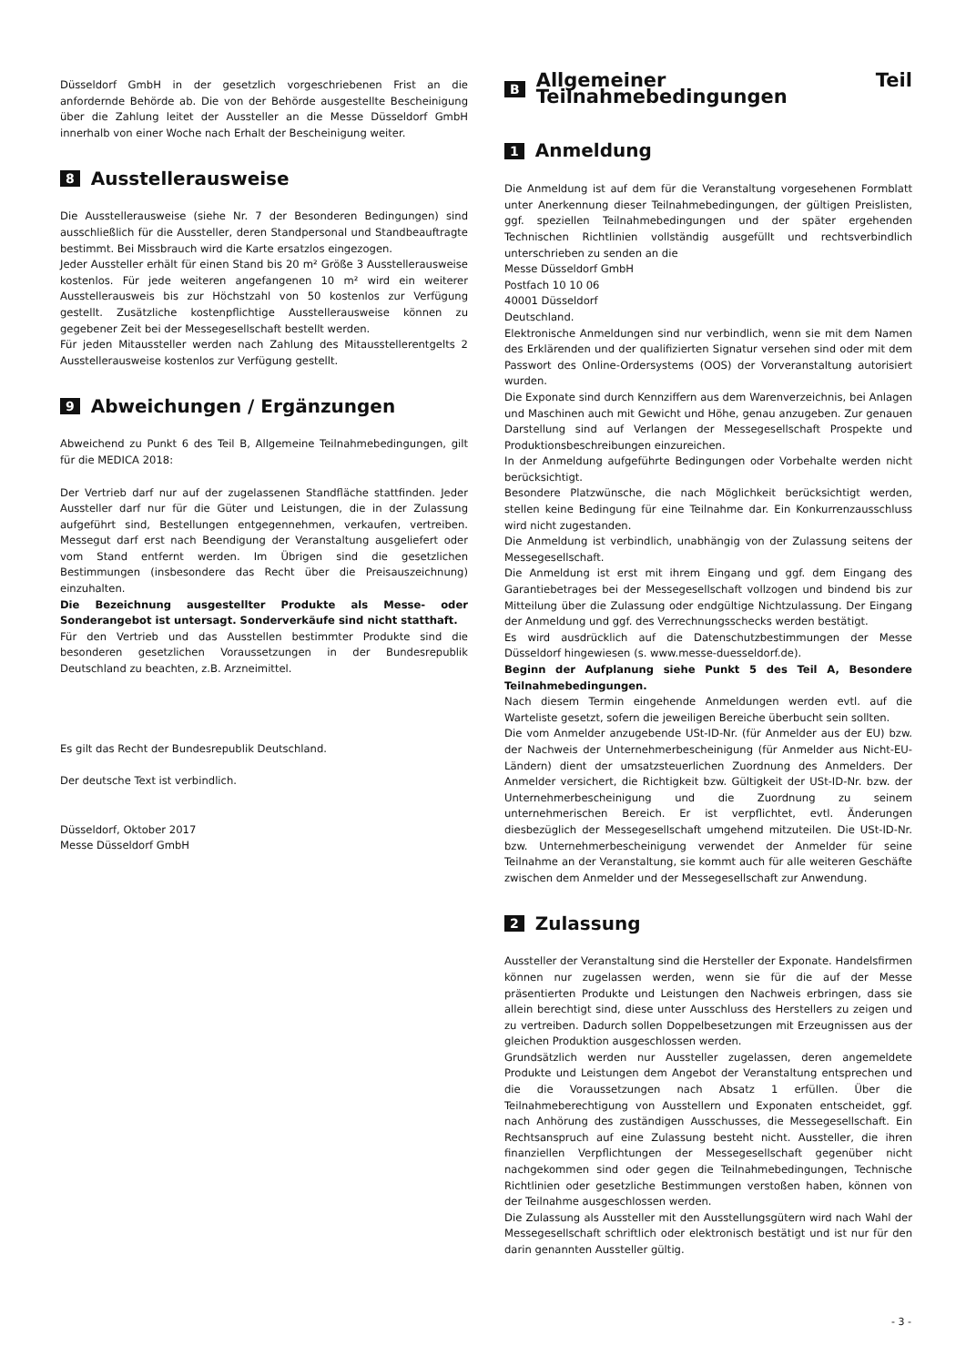Düsseldorf GmbH in der gesetzlich vorgeschriebenen Frist an die anfordernde Behörde ab. Die von der Behörde ausgestellte Bescheinigung über die Zahlung leitet der Aussteller an die Messe Düsseldorf GmbH innerhalb von einer Woche nach Erhalt der Bescheinigung weiter.
8 Ausstellerausweise
Die Ausstellerausweise (siehe Nr. 7 der Besonderen Bedingungen) sind ausschließlich für die Aussteller, deren Standpersonal und Standbeauftragte bestimmt. Bei Missbrauch wird die Karte ersatzlos eingezogen.
Jeder Aussteller erhält für einen Stand bis 20 m² Größe 3 Ausstellerausweise kostenlos. Für jede weiteren angefangenen 10 m² wird ein weiterer Ausstellerausweis bis zur Höchstzahl von 50 kostenlos zur Verfügung gestellt. Zusätzliche kostenpflichtige Ausstellerausweise können zu gegebener Zeit bei der Messegesellschaft bestellt werden.
Für jeden Mitaussteller werden nach Zahlung des Mitausstellerentgelts 2 Ausstellerausweise kostenlos zur Verfügung gestellt.
9 Abweichungen / Ergänzungen
Abweichend zu Punkt 6 des Teil B, Allgemeine Teilnahmebedingungen, gilt für die MEDICA 2018:
Der Vertrieb darf nur auf der zugelassenen Standfläche stattfinden. Jeder Aussteller darf nur für die Güter und Leistungen, die in der Zulassung aufgeführt sind, Bestellungen entgegennehmen, verkaufen, vertreiben. Messegut darf erst nach Beendigung der Veranstaltung ausgeliefert oder vom Stand entfernt werden. Im Übrigen sind die gesetzlichen Bestimmungen (insbesondere das Recht über die Preisauszeichnung) einzuhalten.
Die Bezeichnung ausgestellter Produkte als Messe- oder Sonderangebot ist untersagt. Sonderverkäufe sind nicht statthaft.
Für den Vertrieb und das Ausstellen bestimmter Produkte sind die besonderen gesetzlichen Voraussetzungen in der Bundesrepublik Deutschland zu beachten, z.B. Arzneimittel.
Es gilt das Recht der Bundesrepublik Deutschland.
Der deutsche Text ist verbindlich.
Düsseldorf, Oktober 2017
Messe Düsseldorf GmbH
B Allgemeiner Teil Teilnahmebedingungen
1 Anmeldung
Die Anmeldung ist auf dem für die Veranstaltung vorgesehenen Formblatt unter Anerkennung dieser Teilnahmebedingungen, der gültigen Preislisten, ggf. speziellen Teilnahmebedingungen und der später ergehenden Technischen Richtlinien vollständig ausgefüllt und rechtsverbindlich unterschrieben zu senden an die
Messe Düsseldorf GmbH
Postfach 10 10 06
40001 Düsseldorf
Deutschland.
Elektronische Anmeldungen sind nur verbindlich, wenn sie mit dem Namen des Erklärenden und der qualifizierten Signatur versehen sind oder mit dem Passwort des Online-Ordersystems (OOS) der Vorveranstaltung autorisiert wurden.
Die Exponate sind durch Kennziffern aus dem Warenverzeichnis, bei Anlagen und Maschinen auch mit Gewicht und Höhe, genau anzugeben. Zur genauen Darstellung sind auf Verlangen der Messegesellschaft Prospekte und Produktionsbeschreibungen einzureichen.
In der Anmeldung aufgeführte Bedingungen oder Vorbehalte werden nicht berücksichtigt.
Besondere Platzwünsche, die nach Möglichkeit berücksichtigt werden, stellen keine Bedingung für eine Teilnahme dar. Ein Konkurrenzausschluss wird nicht zugestanden.
Die Anmeldung ist verbindlich, unabhängig von der Zulassung seitens der Messegesellschaft.
Die Anmeldung ist erst mit ihrem Eingang und ggf. dem Eingang des Garantiebetrages bei der Messegesellschaft vollzogen und bindend bis zur Mitteilung über die Zulassung oder endgültige Nichtzulassung. Der Eingang der Anmeldung und ggf. des Verrechnungsschecks werden bestätigt.
Es wird ausdrücklich auf die Datenschutzbestimmungen der Messe Düsseldorf hingewiesen (s. www.messe-duesseldorf.de).
Beginn der Aufplanung siehe Punkt 5 des Teil A, Besondere Teilnahmebedingungen.
Nach diesem Termin eingehende Anmeldungen werden evtl. auf die Warteliste gesetzt, sofern die jeweiligen Bereiche überbucht sein sollten.
Die vom Anmelder anzugebende USt-ID-Nr. (für Anmelder aus der EU) bzw. der Nachweis der Unternehmerbescheinigung (für Anmelder aus Nicht-EU-Ländern) dient der umsatzsteuerlichen Zuordnung des Anmelders. Der Anmelder versichert, die Richtigkeit bzw. Gültigkeit der USt-ID-Nr. bzw. der Unternehmerbescheinigung und die Zuordnung zu seinem unternehmerischen Bereich. Er ist verpflichtet, evtl. Änderungen diesbezüglich der Messegesellschaft umgehend mitzuteilen. Die USt-ID-Nr. bzw. Unternehmerbescheinigung verwendet der Anmelder für seine Teilnahme an der Veranstaltung, sie kommt auch für alle weiteren Geschäfte zwischen dem Anmelder und der Messegesellschaft zur Anwendung.
2 Zulassung
Aussteller der Veranstaltung sind die Hersteller der Exponate. Handelsfirmen können nur zugelassen werden, wenn sie für die auf der Messe präsentierten Produkte und Leistungen den Nachweis erbringen, dass sie allein berechtigt sind, diese unter Ausschluss des Herstellers zu zeigen und zu vertreiben. Dadurch sollen Doppelbesetzungen mit Erzeugnissen aus der gleichen Produktion ausgeschlossen werden.
Grundsätzlich werden nur Aussteller zugelassen, deren angemeldete Produkte und Leistungen dem Angebot der Veranstaltung entsprechen und die die Voraussetzungen nach Absatz 1 erfüllen. Über die Teilnahmeberechtigung von Ausstellern und Exponaten entscheidet, ggf. nach Anhörung des zuständigen Ausschusses, die Messegesellschaft. Ein Rechtsanspruch auf eine Zulassung besteht nicht. Aussteller, die ihren finanziellen Verpflichtungen der Messegesellschaft gegenüber nicht nachgekommen sind oder gegen die Teilnahmebedingungen, Technische Richtlinien oder gesetzliche Bestimmungen verstoßen haben, können von der Teilnahme ausgeschlossen werden.
Die Zulassung als Aussteller mit den Ausstellungsgütern wird nach Wahl der Messegesellschaft schriftlich oder elektronisch bestätigt und ist nur für den darin genannten Aussteller gültig.
- 3 -